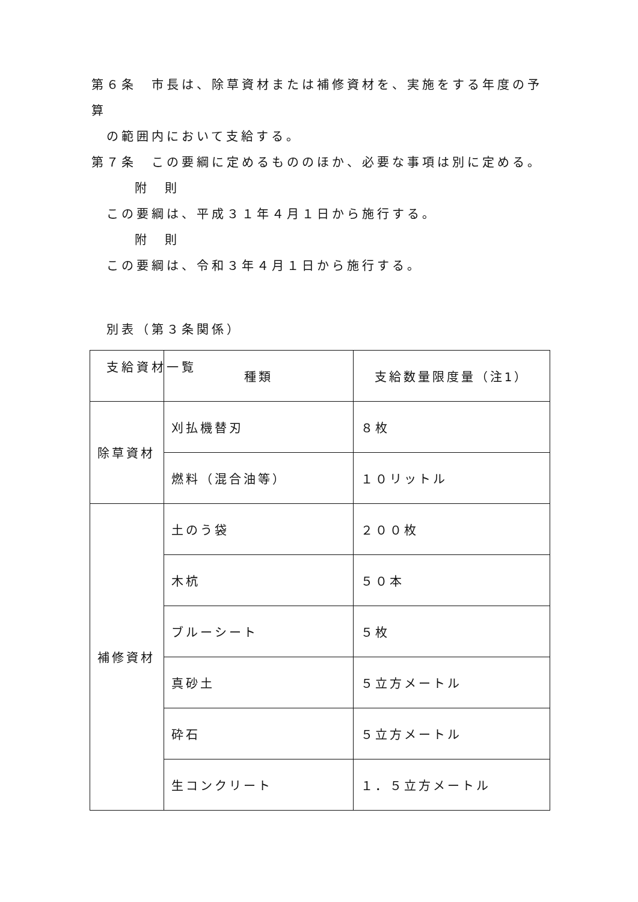第６条　市長は、除草資材または補修資材を、実施をする年度の予算
の範囲内において支給する。
第７条　この要綱に定めるもののほか、必要な事項は別に定める。
附　則
この要綱は、平成３１年４月１日から施行する。
附　則
この要綱は、令和３年４月１日から施行する。
別表（第３条関係）
支給資材一覧
| | 種類 | 支給数量限度量（注1） |
| --- | --- | --- |
| 除草資材 | 刈払機替刃 | ８枚 |
| | 燃料（混合油等） | １０リットル |
| 補修資材 | 土のう袋 | ２００枚 |
| | 木杭 | ５０本 |
| | ブルーシート | ５枚 |
| | 真砂土 | ５立方メートル |
| | 砕石 | ５立方メートル |
| | 生コンクリート | １．５立方メートル |